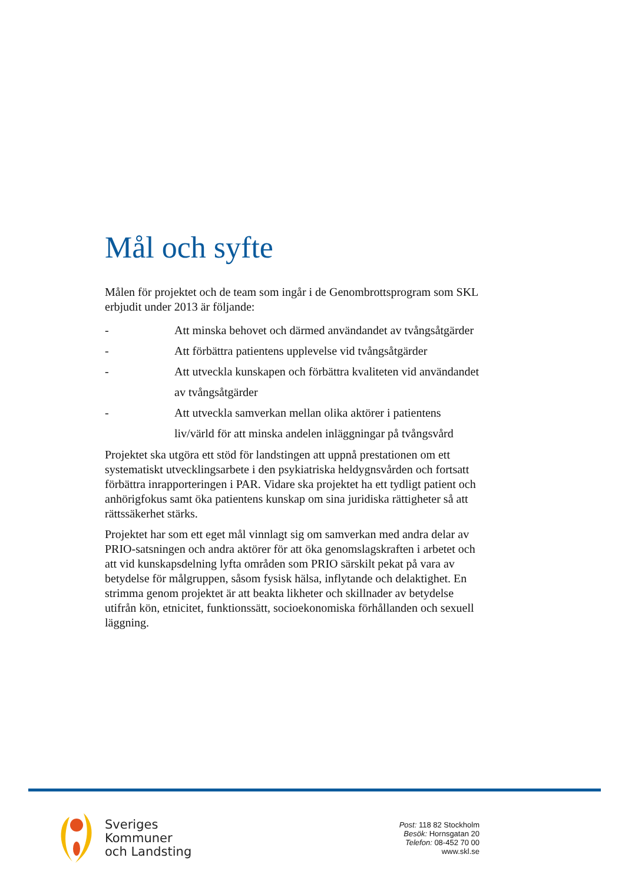Mål och syfte
Målen för projektet och de team som ingår i de Genombrottsprogram som SKL erbjudit under 2013 är följande:
- Att minska behovet och därmed användandet av tvångsåtgärder
- Att förbättra patientens upplevelse vid tvångsåtgärder
- Att utveckla kunskapen och förbättra kvaliteten vid användandet av tvångsåtgärder
- Att utveckla samverkan mellan olika aktörer i patientens liv/värld för att minska andelen inläggningar på tvångsvård
Projektet ska utgöra ett stöd för landstingen att uppnå prestationen om ett systematiskt utvecklingsarbete i den psykiatriska heldygnsvården och fortsatt förbättra inrapporteringen i PAR. Vidare ska projektet ha ett tydligt patient och anhörigfokus samt öka patientens kunskap om sina juridiska rättigheter så att rättssäkerhet stärks.
Projektet har som ett eget mål vinnlagt sig om samverkan med andra delar av PRIO-satsningen och andra aktörer för att öka genomslagskraften i arbetet och att vid kunskapsdelning lyfta områden som PRIO särskilt pekat på vara av betydelse för målgruppen, såsom fysisk hälsa, inflytande och delaktighet. En strimma genom projektet är att beakta likheter och skillnader av betydelse utifrån kön, etnicitet, funktionssätt, socioekonomiska förhållanden och sexuell läggning.
Sveriges
Kommuner
och Landsting
Post: 118 82 Stockholm
Besök: Hornsgatan 20
Telefon: 08-452 70 00
www.skl.se